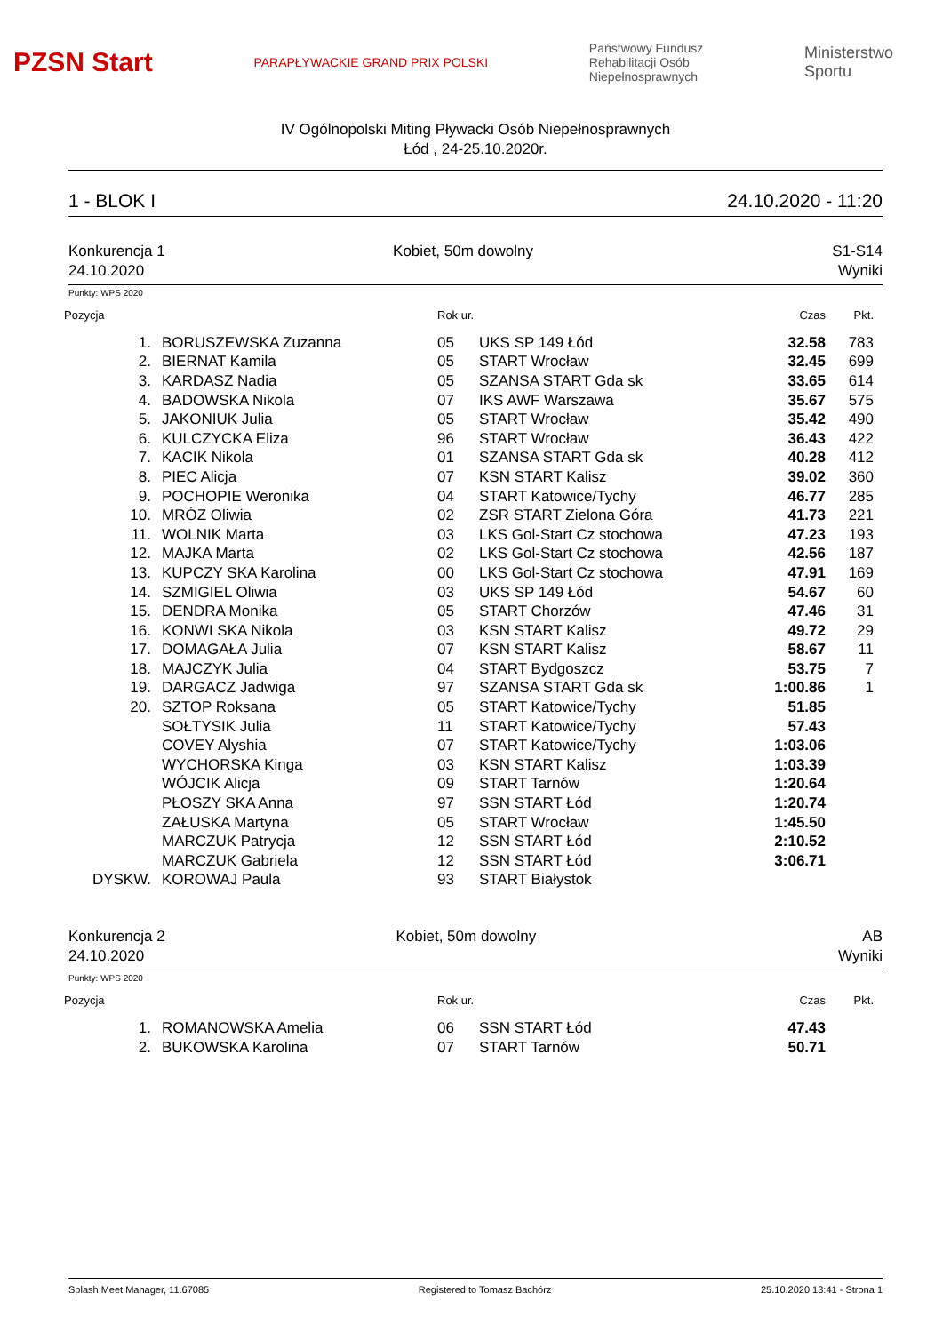PZSN Start PARAPŁYWACKIE GRAND PRIX POLSKI Państwowy Fundusz
Rehabilitacji Osób
Niepełnosprawnych Ministerstwo
Sportu
IV Ogólnopolski Miting Pływacki Osób Niepełnosprawnych
Łód , 24-25.10.2020r.
1 - BLOK I 24.10.2020 - 11:20
Konkurencja 1
24.10.2020 Kobiet, 50m dowolny S1-S14
Wyniki
Punkty: WPS 2020
| Pozycja | | Rok ur. | | Czas | Pkt. |
| --- | --- | --- | --- | --- | --- |
| 1. | BORUSZEWSKA Zuzanna | 05 | UKS SP 149 Łód | 32.58 | 783 |
| 2. | BIERNAT Kamila | 05 | START Wrocław | 32.45 | 699 |
| 3. | KARDASZ Nadia | 05 | SZANSA START Gda sk | 33.65 | 614 |
| 4. | BADOWSKA Nikola | 07 | IKS AWF Warszawa | 35.67 | 575 |
| 5. | JAKONIUK Julia | 05 | START Wrocław | 35.42 | 490 |
| 6. | KULCZYCKA Eliza | 96 | START Wrocław | 36.43 | 422 |
| 7. | KACIK Nikola | 01 | SZANSA START Gda sk | 40.28 | 412 |
| 8. | PIEC Alicja | 07 | KSN START Kalisz | 39.02 | 360 |
| 9. | POCHOPIE Weronika | 04 | START Katowice/Tychy | 46.77 | 285 |
| 10. | MRÓZ Oliwia | 02 | ZSR START Zielona Góra | 41.73 | 221 |
| 11. | WOLNIK Marta | 03 | LKS Gol-Start Cz stochowa | 47.23 | 193 |
| 12. | MAJKA Marta | 02 | LKS Gol-Start Cz stochowa | 42.56 | 187 |
| 13. | KUPCZY SKA Karolina | 00 | LKS Gol-Start Cz stochowa | 47.91 | 169 |
| 14. | SZMIGIEL Oliwia | 03 | UKS SP 149 Łód | 54.67 | 60 |
| 15. | DENDRA Monika | 05 | START Chorzów | 47.46 | 31 |
| 16. | KONWI SKA Nikola | 03 | KSN START Kalisz | 49.72 | 29 |
| 17. | DOMAGAŁA Julia | 07 | KSN START Kalisz | 58.67 | 11 |
| 18. | MAJCZYK Julia | 04 | START Bydgoszcz | 53.75 | 7 |
| 19. | DARGACZ Jadwiga | 97 | SZANSA START Gda sk | 1:00.86 | 1 |
| 20. | SZTOP Roksana | 05 | START Katowice/Tychy | 51.85 | |
| | SOŁTYSIK Julia | 11 | START Katowice/Tychy | 57.43 | |
| | COVEY Alyshia | 07 | START Katowice/Tychy | 1:03.06 | |
| | WYCHORSKA Kinga | 03 | KSN START Kalisz | 1:03.39 | |
| | WÓJCIK Alicja | 09 | START Tarnów | 1:20.64 | |
| | PŁOSZY SKA Anna | 97 | SSN START Łód | 1:20.74 | |
| | ZAŁUSKA Martyna | 05 | START Wrocław | 1:45.50 | |
| | MARCZUK Patrycja | 12 | SSN START Łód | 2:10.52 | |
| | MARCZUK Gabriela | 12 | SSN START Łód | 3:06.71 | |
| DYSKW. | KOROWAJ Paula | 93 | START Białystok | | |
Konkurencja 2
24.10.2020 Kobiet, 50m dowolny AB
Wyniki
Punkty: WPS 2020
| Pozycja | | Rok ur. | | Czas | Pkt. |
| --- | --- | --- | --- | --- | --- |
| 1. | ROMANOWSKA Amelia | 06 | SSN START Łód | 47.43 | |
| 2. | BUKOWSKA Karolina | 07 | START Tarnów | 50.71 | |
Splash Meet Manager, 11.67085 Registered to Tomasz Bachórz 25.10.2020 13:41 - Strona 1